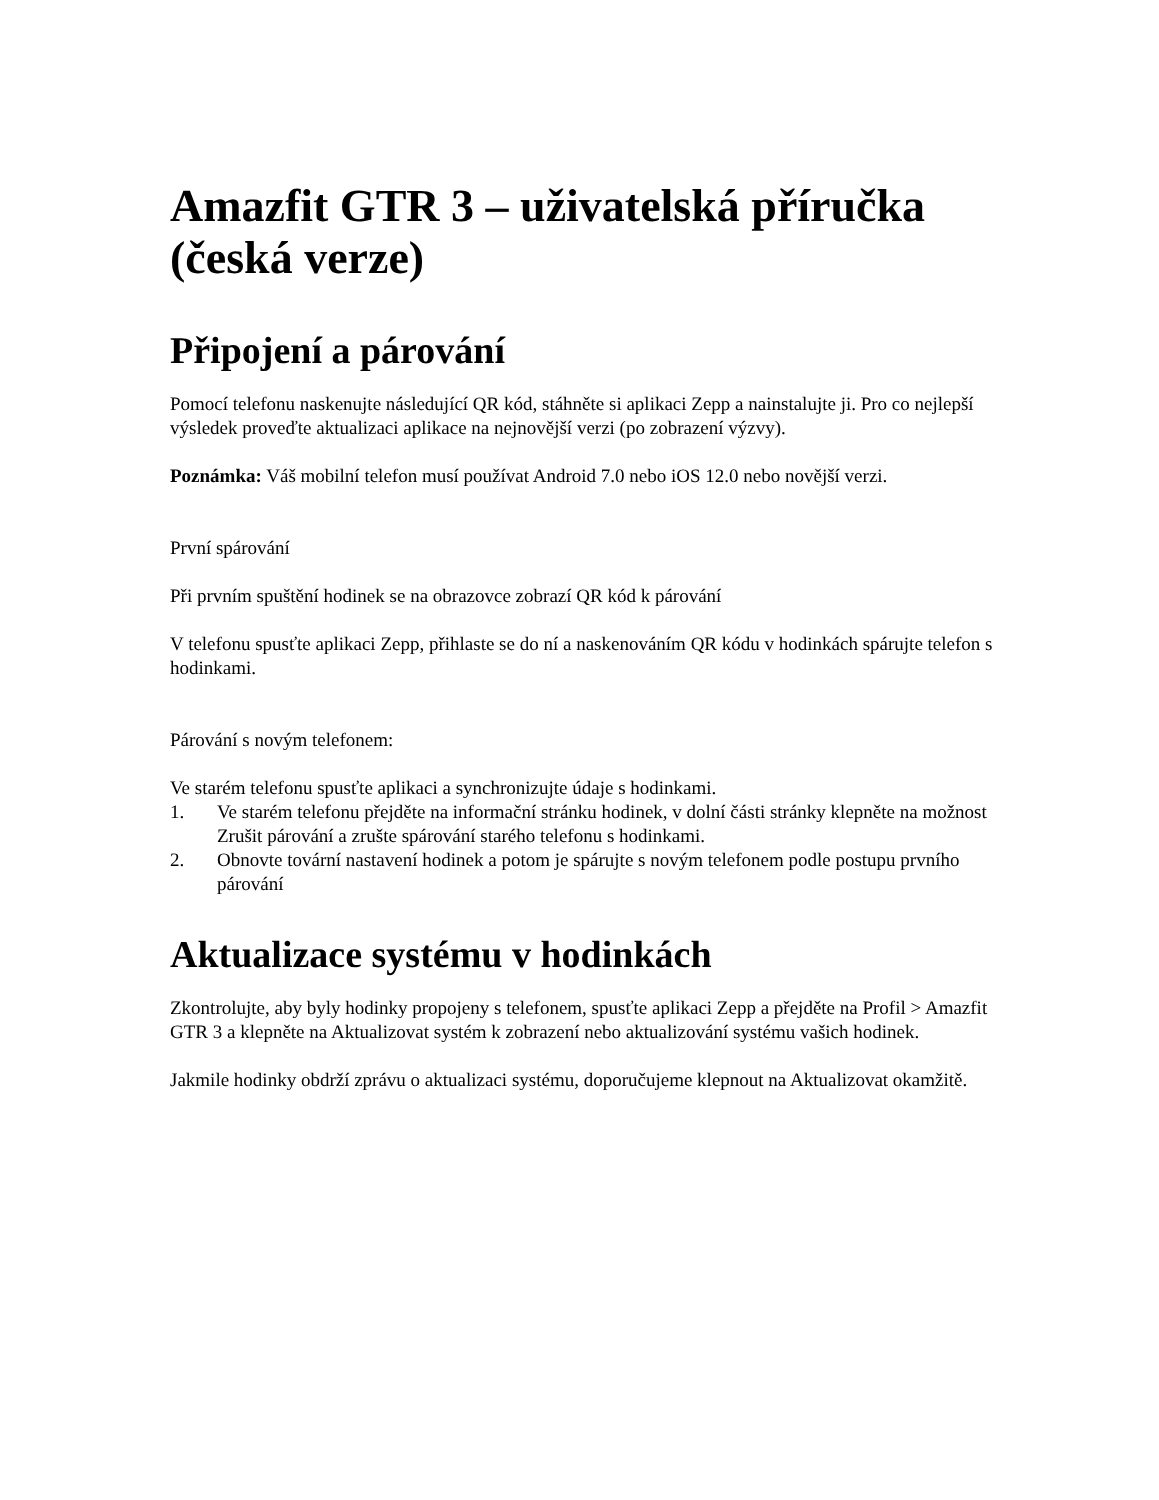Amazfit GTR 3 – uživatelská příručka (česká verze)
Připojení a párování
Pomocí telefonu naskenujte následující QR kód, stáhněte si aplikaci Zepp a nainstalujte ji. Pro co nejlepší výsledek proveďte aktualizaci aplikace na nejnovější verzi (po zobrazení výzvy).
Poznámka: Váš mobilní telefon musí používat Android 7.0 nebo iOS 12.0 nebo novější verzi.
První spárování
Při prvním spuštění hodinek se na obrazovce zobrazí QR kód k párování
V telefonu spusťte aplikaci Zepp, přihlaste se do ní a naskenováním QR kódu v hodinkách spárujte telefon s hodinkami.
Párování s novým telefonem:
Ve starém telefonu spusťte aplikaci a synchronizujte údaje s hodinkami.
1. Ve starém telefonu přejděte na informační stránku hodinek, v dolní části stránky klepněte na možnost Zrušit párování a zrušte spárování starého telefonu s hodinkami.
2. Obnovte tovární nastavení hodinek a potom je spárujte s novým telefonem podle postupu prvního párování
Aktualizace systému v hodinkách
Zkontrolujte, aby byly hodinky propojeny s telefonem, spusťte aplikaci Zepp a přejděte na Profil > Amazfit GTR 3 a klepněte na Aktualizovat systém k zobrazení nebo aktualizování systému vašich hodinek.
Jakmile hodinky obdrží zprávu o aktualizaci systému, doporučujeme klepnout na Aktualizovat okamžitě.